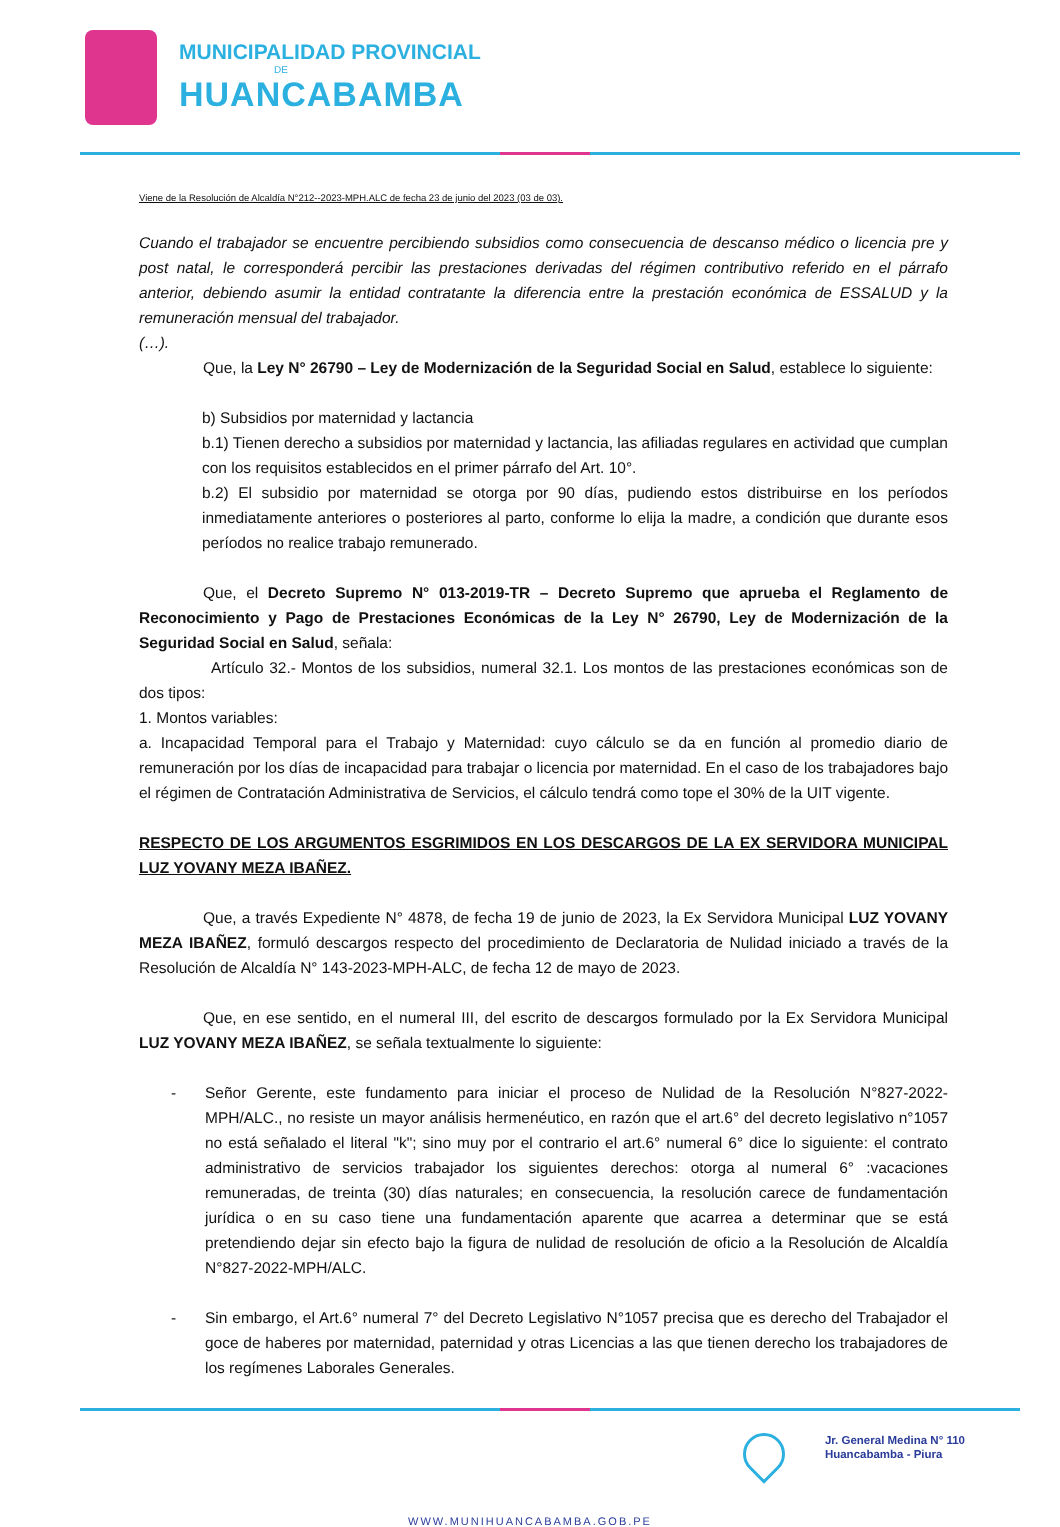MUNICIPALIDAD PROVINCIAL
DE
HUANCABAMBA
Viene de la Resolución de Alcaldía N°212--2023-MPH.ALC de fecha 23 de junio del 2023 (03 de 03).
Cuando el trabajador se encuentre percibiendo subsidios como consecuencia de descanso médico o licencia pre y post natal, le corresponderá percibir las prestaciones derivadas del régimen contributivo referido en el párrafo anterior, debiendo asumir la entidad contratante la diferencia entre la prestación económica de ESSALUD y la remuneración mensual del trabajador.
(…).
Que, la Ley N° 26790 – Ley de Modernización de la Seguridad Social en Salud, establece lo siguiente:
b) Subsidios por maternidad y lactancia
b.1) Tienen derecho a subsidios por maternidad y lactancia, las afiliadas regulares en actividad que cumplan con los requisitos establecidos en el primer párrafo del Art. 10°.
b.2) El subsidio por maternidad se otorga por 90 días, pudiendo estos distribuirse en los períodos inmediatamente anteriores o posteriores al parto, conforme lo elija la madre, a condición que durante esos períodos no realice trabajo remunerado.
Que, el Decreto Supremo N° 013-2019-TR – Decreto Supremo que aprueba el Reglamento de Reconocimiento y Pago de Prestaciones Económicas de la Ley N° 26790, Ley de Modernización de la Seguridad Social en Salud, señala:
Artículo 32.- Montos de los subsidios, numeral 32.1. Los montos de las prestaciones económicas son de dos tipos:
1. Montos variables:
a. Incapacidad Temporal para el Trabajo y Maternidad: cuyo cálculo se da en función al promedio diario de remuneración por los días de incapacidad para trabajar o licencia por maternidad. En el caso de los trabajadores bajo el régimen de Contratación Administrativa de Servicios, el cálculo tendrá como tope el 30% de la UIT vigente.
RESPECTO DE LOS ARGUMENTOS ESGRIMIDOS EN LOS DESCARGOS DE LA EX SERVIDORA MUNICIPAL LUZ YOVANY MEZA IBAÑEZ.
Que, a través Expediente N° 4878, de fecha 19 de junio de 2023, la Ex Servidora Municipal LUZ YOVANY MEZA IBAÑEZ, formuló descargos respecto del procedimiento de Declaratoria de Nulidad iniciado a través de la Resolución de Alcaldía N° 143-2023-MPH-ALC, de fecha 12 de mayo de 2023.
Que, en ese sentido, en el numeral III, del escrito de descargos formulado por la Ex Servidora Municipal LUZ YOVANY MEZA IBAÑEZ, se señala textualmente lo siguiente:
- Señor Gerente, este fundamento para iniciar el proceso de Nulidad de la Resolución N°827-2022-MPH/ALC., no resiste un mayor análisis hermenéutico, en razón que el art.6° del decreto legislativo n°1057 no está señalado el literal "k"; sino muy por el contrario el art.6° numeral 6° dice lo siguiente: el contrato administrativo de servicios trabajador los siguientes derechos: otorga al numeral 6° :vacaciones remuneradas, de treinta (30) días naturales; en consecuencia, la resolución carece de fundamentación jurídica o en su caso tiene una fundamentación aparente que acarrea a determinar que se está pretendiendo dejar sin efecto bajo la figura de nulidad de resolución de oficio a la Resolución de Alcaldía N°827-2022-MPH/ALC.
- Sin embargo, el Art.6° numeral 7° del Decreto Legislativo N°1057 precisa que es derecho del Trabajador el goce de haberes por maternidad, paternidad y otras Licencias a las que tienen derecho los trabajadores de los regímenes Laborales Generales.
Jr. General Medina N° 110
Huancabamba - Piura
WWW.MUNIHUANCABAMBA.GOB.PE